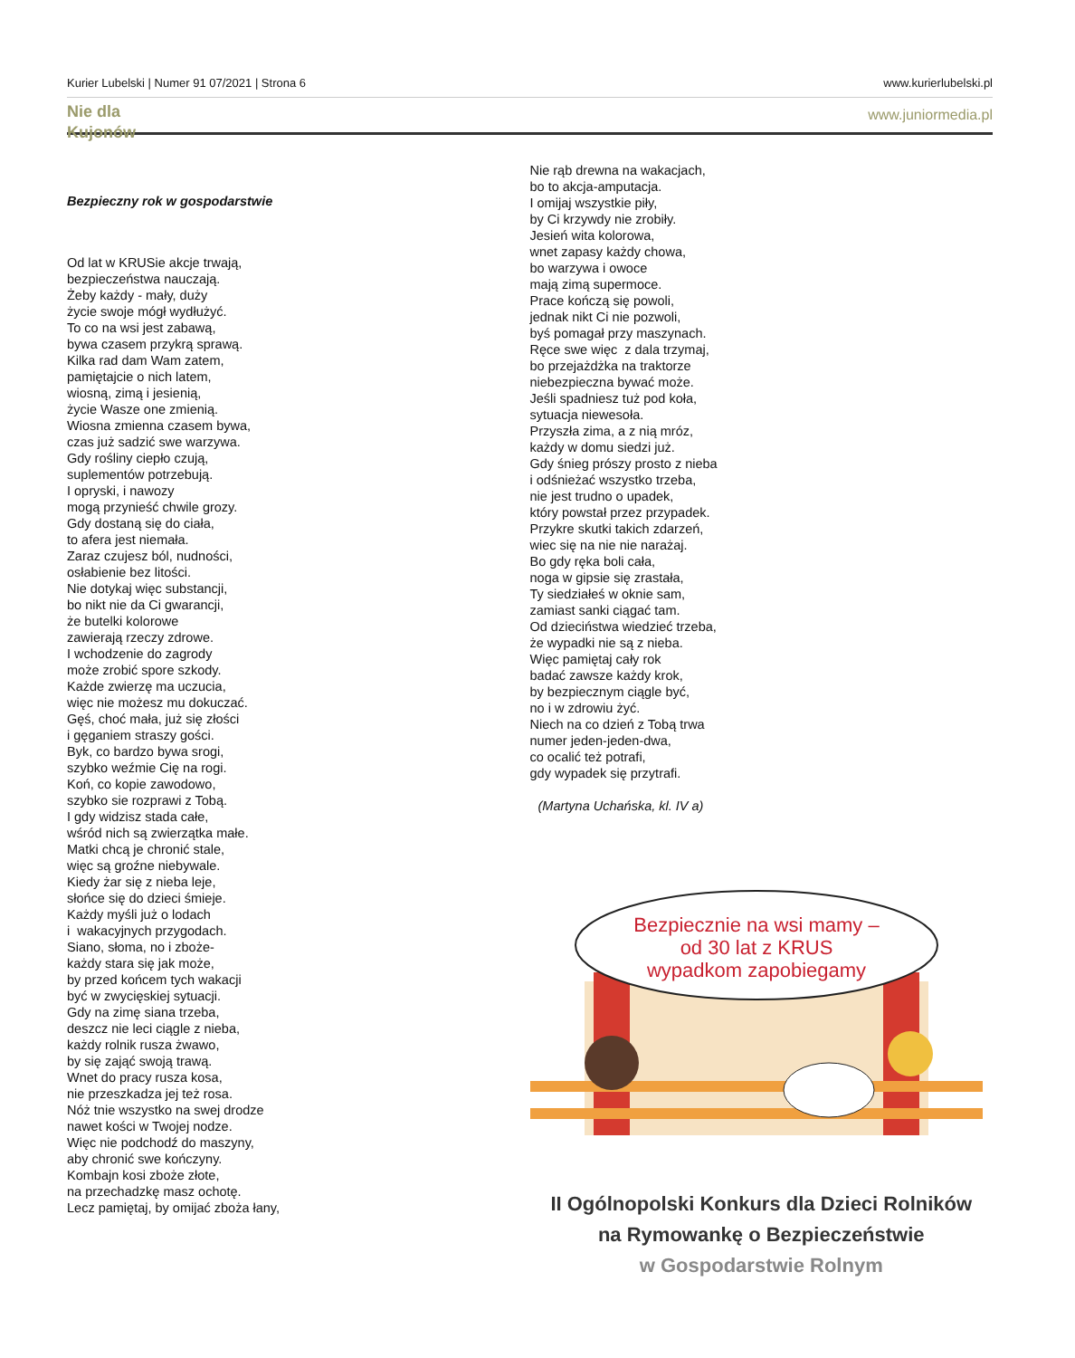Kurier Lubelski | Numer 91 07/2021 | Strona 6 www.kurierlubelski.pl
Nie dla Kujonów
www.juniormedia.pl
Bezpieczny rok w gospodarstwie
Od lat w KRUSie akcje trwają,
bezpieczeństwa nauczają.
Żeby każdy - mały, duży
życie swoje mógł wydłużyć.
To co na wsi jest zabawą,
bywa czasem przykrą sprawą.
Kilka rad dam Wam zatem,
pamiętajcie o nich latem,
wiosną, zimą i jesienią,
życie Wasze one zmienią.
Wiosna zmienna czasem bywa,
czas już sadzić swe warzywa.
Gdy rośliny ciepło czują,
suplementów potrzebują.
I opryski, i nawozy
mogą przynieść chwile grozy.
Gdy dostaną się do ciała,
to afera jest niemała.
Zaraz czujesz ból, nudności,
osłabienie bez litości.
Nie dotykaj więc substancji,
bo nikt nie da Ci gwarancji,
że butelki kolorowe
zawierają rzeczy zdrowe.
I wchodzenie do zagrody
może zrobić spore szkody.
Każde zwierzę ma uczucia,
więc nie możesz mu dokuczać.
Gęś, choć mała, już się złości
i gęganiem straszy gości.
Byk, co bardzo bywa srogi,
szybko weźmie Cię na rogi.
Koń, co kopie zawodowo,
szybko sie rozprawi z Tobą.
I gdy widzisz stada całe,
wśród nich są zwierzątka małe.
Matki chcą je chronić stale,
więc są groźne niebywale.
Kiedy żar się z nieba leje,
słońce się do dzieci śmieje.
Każdy myśli już o lodach
i wakacyjnych przygodach.
Siano, słoma, no i zboże-
każdy stara się jak może,
by przed końcem tych wakacji
być w zwycięskiej sytuacji.
Gdy na zimę siana trzeba,
deszcz nie leci ciągle z nieba,
każdy rolnik rusza żwawo,
by się zająć swoją trawą.
Wnet do pracy rusza kosa,
nie przeszkadza jej też rosa.
Nóż tnie wszystko na swej drodze
nawet kości w Twojej nodze.
Więc nie podchodź do maszyny,
aby chronić swe kończyny.
Kombajn kosi zboże złote,
na przechadzkę masz ochotę.
Lecz pamiętaj, by omijać zboża łany,
Nie rąb drewna na wakacjach,
bo to akcja-amputacja.
I omijaj wszystkie piły,
by Ci krzywdy nie zrobiły.
Jesień wita kolorowa,
wnet zapasy każdy chowa,
bo warzywa i owoce
mają zimą supermoce.
Prace kończą się powoli,
jednak nikt Ci nie pozwoli,
byś pomagał przy maszynach.
Ręce swe więc z dala trzymaj,
bo przejażdżka na traktorze
niebezpieczna bywać może.
Jeśli spadniesz tuż pod koła,
sytuacja niewesoła.
Przyszła zima, a z nią mróz,
każdy w domu siedzi już.
Gdy śnieg prószy prosto z nieba
i odśnieżać wszystko trzeba,
nie jest trudno o upadek,
który powstał przez przypadek.
Przykre skutki takich zdarzeń,
wiec się na nie nie narażaj.
Bo gdy ręka boli cała,
noga w gipsie się zrastała,
Ty siedziałeś w oknie sam,
zamiast sanki ciągać tam.
Od dzieciństwa wiedzieć trzeba,
że wypadki nie są z nieba.
Więc pamiętaj cały rok
badać zawsze każdy krok,
by bezpiecznym ciągle być,
no i w zdrowiu żyć.
Niech na co dzień z Tobą trwa
numer jeden-jeden-dwa,
co ocalić też potrafi,
gdy wypadek się przytrafi.
(Martyna Uchańska, kl. IV a)
Bezpiecznie na wsi mamy –
od 30 lat z KRUS
wypadkom zapobiegamy
II Ogólnopolski Konkurs dla Dzieci Rolników
na Rymowankę o Bezpieczeństwie
w Gospodarstwie Rolnym